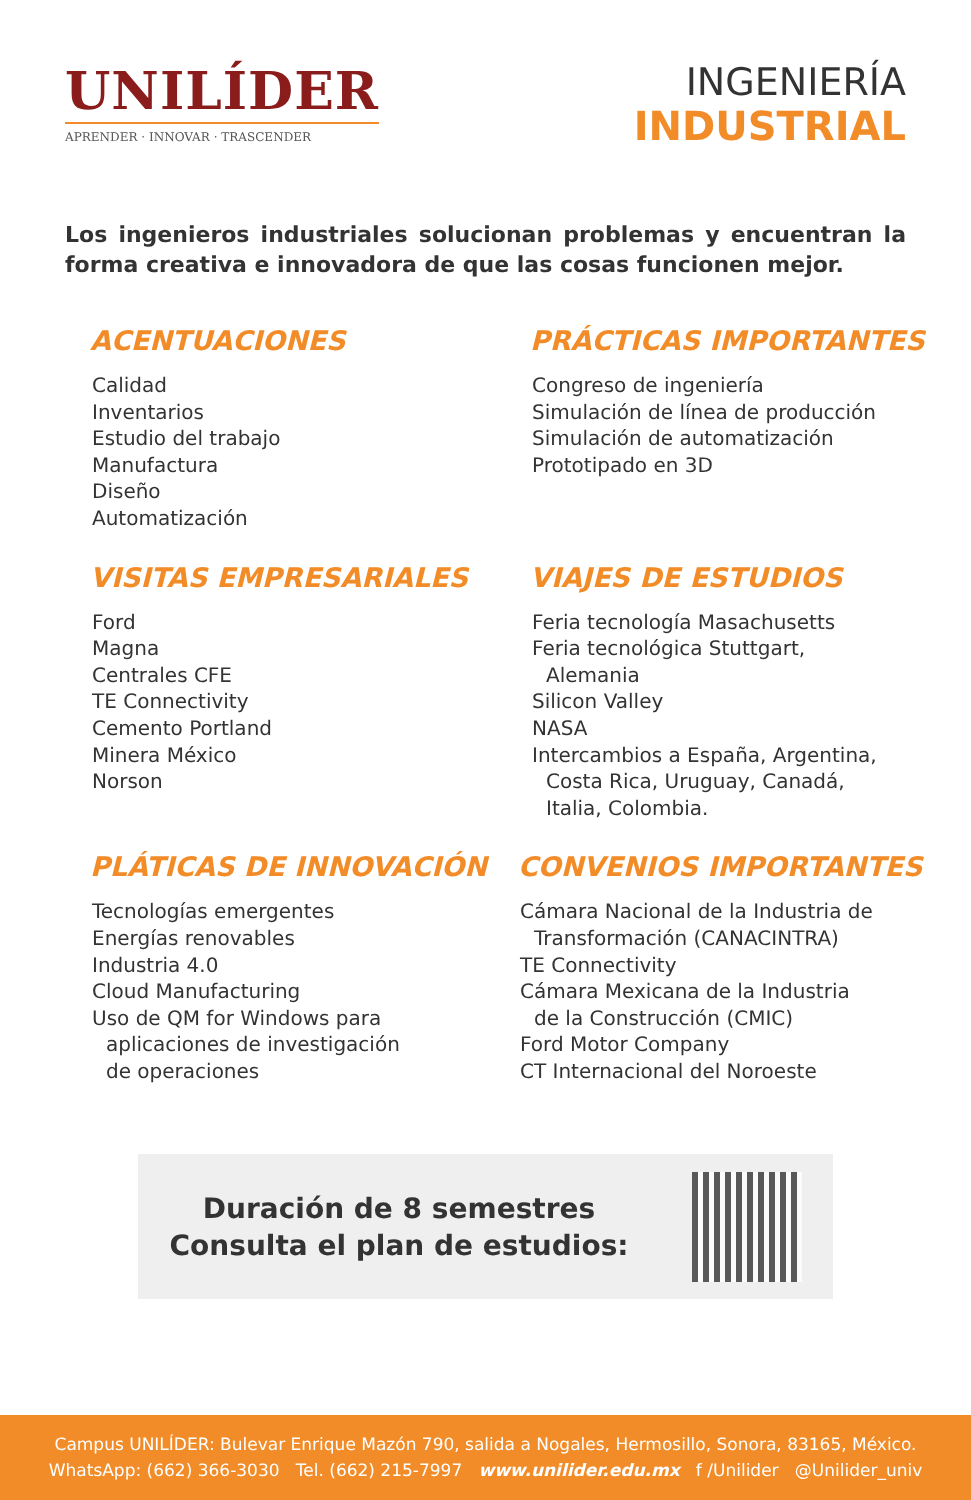UNILÍDER
APRENDER · INNOVAR · TRASCENDER
INGENIERÍA
INDUSTRIAL
Los ingenieros industriales solucionan problemas y encuentran la forma creativa e innovadora de que las cosas funcionen mejor.
ACENTUACIONES
Calidad
Inventarios
Estudio del trabajo
Manufactura
Diseño
Automatización
PRÁCTICAS IMPORTANTES
Congreso de ingeniería
Simulación de línea de producción
Simulación de automatización
Prototipado en 3D
VISITAS EMPRESARIALES
Ford
Magna
Centrales CFE
TE Connectivity
Cemento Portland
Minera México
Norson
VIAJES DE ESTUDIOS
Feria tecnología Masachusetts
Feria tecnológica Stuttgart,
Alemania
Silicon Valley
NASA
Intercambios a España, Argentina,
Costa Rica, Uruguay, Canadá,
Italia, Colombia.
PLÁTICAS DE INNOVACIÓN
Tecnologías emergentes
Energías renovables
Industria 4.0
Cloud Manufacturing
Uso de QM for Windows para
aplicaciones de investigación
de operaciones
CONVENIOS IMPORTANTES
Cámara Nacional de la Industria de
Transformación (CANACINTRA)
TE Connectivity
Cámara Mexicana de la Industria
de la Construcción (CMIC)
Ford Motor Company
CT Internacional del Noroeste
Duración de 8 semestres
Consulta el plan de estudios:
Campus UNILÍDER: Bulevar Enrique Mazón 790, salida a Nogales, Hermosillo, Sonora, 83165, México.
WhatsApp: (662) 366-3030 Tel. (662) 215-7997 www.unilider.edu.mx f /Unilider @Unilider_univ